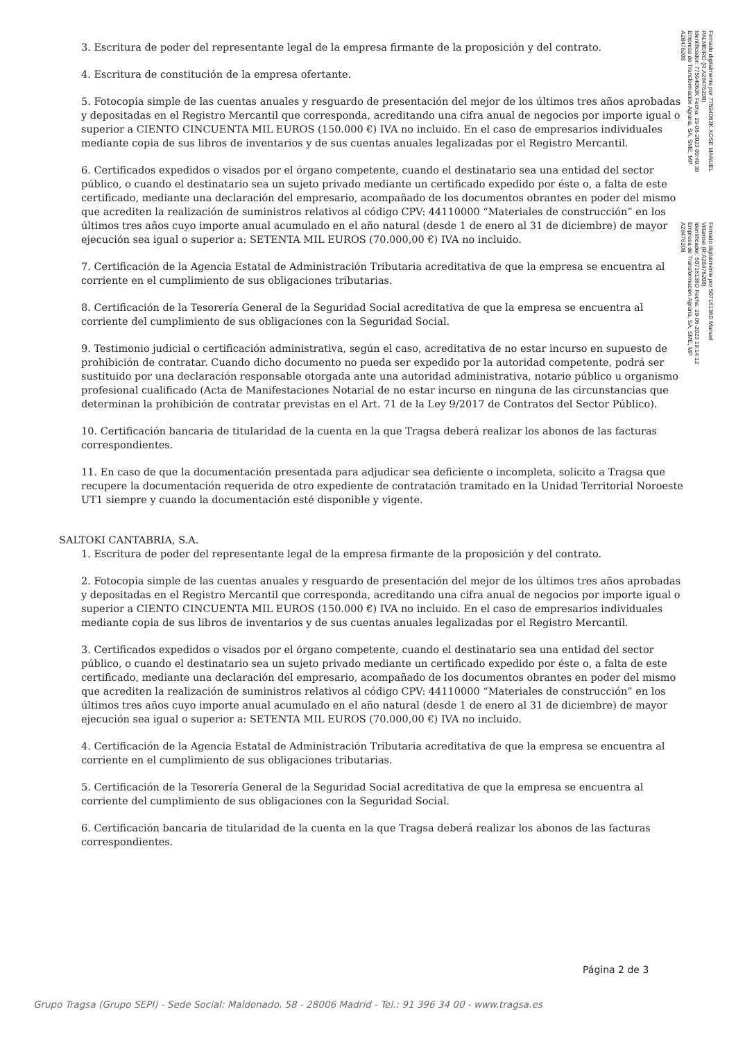Firmado digitalmente por 77594063K XOSE MANUEL
PALMEIRO (R:A28476208)
Identificador: 77594063K Fecha: 29-06-2023 09:49:39
Empresa de Transformación Agraria, SA, SME, MP
A28476208
Firmado digitalmente por 50716136D Manuel
Villarroel (R:A28476208)
Identificador: 50716136D Fecha: 29-06-2023 19:14:12
Empresa de Transformación Agraria, SA, SME, MP
A28476208
3. Escritura de poder del representante legal de la empresa firmante de la proposición y del contrato.
4. Escritura de constitución de la empresa ofertante.
5. Fotocopia simple de las cuentas anuales y resguardo de presentación del mejor de los últimos tres años aprobadas y depositadas en el Registro Mercantil que corresponda, acreditando una cifra anual de negocios por importe igual o superior a CIENTO CINCUENTA MIL EUROS (150.000 €) IVA no incluido. En el caso de empresarios individuales mediante copia de sus libros de inventarios y de sus cuentas anuales legalizadas por el Registro Mercantil.
6. Certificados expedidos o visados por el órgano competente, cuando el destinatario sea una entidad del sector público, o cuando el destinatario sea un sujeto privado mediante un certificado expedido por éste o, a falta de este certificado, mediante una declaración del empresario, acompañado de los documentos obrantes en poder del mismo que acrediten la realización de suministros relativos al código CPV: 44110000 “Materiales de construcción” en los últimos tres años cuyo importe anual acumulado en el año natural (desde 1 de enero al 31 de diciembre) de mayor ejecución sea igual o superior a: SETENTA MIL EUROS (70.000,00 €) IVA no incluido.
7. Certificación de la Agencia Estatal de Administración Tributaria acreditativa de que la empresa se encuentra al corriente en el cumplimiento de sus obligaciones tributarias.
8. Certificación de la Tesorería General de la Seguridad Social acreditativa de que la empresa se encuentra al corriente del cumplimiento de sus obligaciones con la Seguridad Social.
9. Testimonio judicial o certificación administrativa, según el caso, acreditativa de no estar incurso en supuesto de prohibición de contratar. Cuando dicho documento no pueda ser expedido por la autoridad competente, podrá ser sustituido por una declaración responsable otorgada ante una autoridad administrativa, notario público u organismo profesional cualificado (Acta de Manifestaciones Notarial de no estar incurso en ninguna de las circunstancias que determinan la prohibición de contratar previstas en el Art. 71 de la Ley 9/2017 de Contratos del Sector Público).
10. Certificación bancaria de titularidad de la cuenta en la que Tragsa deberá realizar los abonos de las facturas correspondientes.
11. En caso de que la documentación presentada para adjudicar sea deficiente o incompleta, solicito a Tragsa que recupere la documentación requerida de otro expediente de contratación tramitado en la Unidad Territorial Noroeste UT1 siempre y cuando la documentación esté disponible y vigente.
SALTOKI CANTABRIA, S.A.
1. Escritura de poder del representante legal de la empresa firmante de la proposición y del contrato.
2. Fotocopia simple de las cuentas anuales y resguardo de presentación del mejor de los últimos tres años aprobadas y depositadas en el Registro Mercantil que corresponda, acreditando una cifra anual de negocios por importe igual o superior a CIENTO CINCUENTA MIL EUROS (150.000 €) IVA no incluido. En el caso de empresarios individuales mediante copia de sus libros de inventarios y de sus cuentas anuales legalizadas por el Registro Mercantil.
3. Certificados expedidos o visados por el órgano competente, cuando el destinatario sea una entidad del sector público, o cuando el destinatario sea un sujeto privado mediante un certificado expedido por éste o, a falta de este certificado, mediante una declaración del empresario, acompañado de los documentos obrantes en poder del mismo que acrediten la realización de suministros relativos al código CPV: 44110000 “Materiales de construcción” en los últimos tres años cuyo importe anual acumulado en el año natural (desde 1 de enero al 31 de diciembre) de mayor ejecución sea igual o superior a: SETENTA MIL EUROS (70.000,00 €) IVA no incluido.
4. Certificación de la Agencia Estatal de Administración Tributaria acreditativa de que la empresa se encuentra al corriente en el cumplimiento de sus obligaciones tributarias.
5. Certificación de la Tesorería General de la Seguridad Social acreditativa de que la empresa se encuentra al corriente del cumplimiento de sus obligaciones con la Seguridad Social.
6. Certificación bancaria de titularidad de la cuenta en la que Tragsa deberá realizar los abonos de las facturas correspondientes.
Página 2 de 3
Grupo Tragsa (Grupo SEPI) - Sede Social: Maldonado, 58 - 28006 Madrid - Tel.: 91 396 34 00 - www.tragsa.es